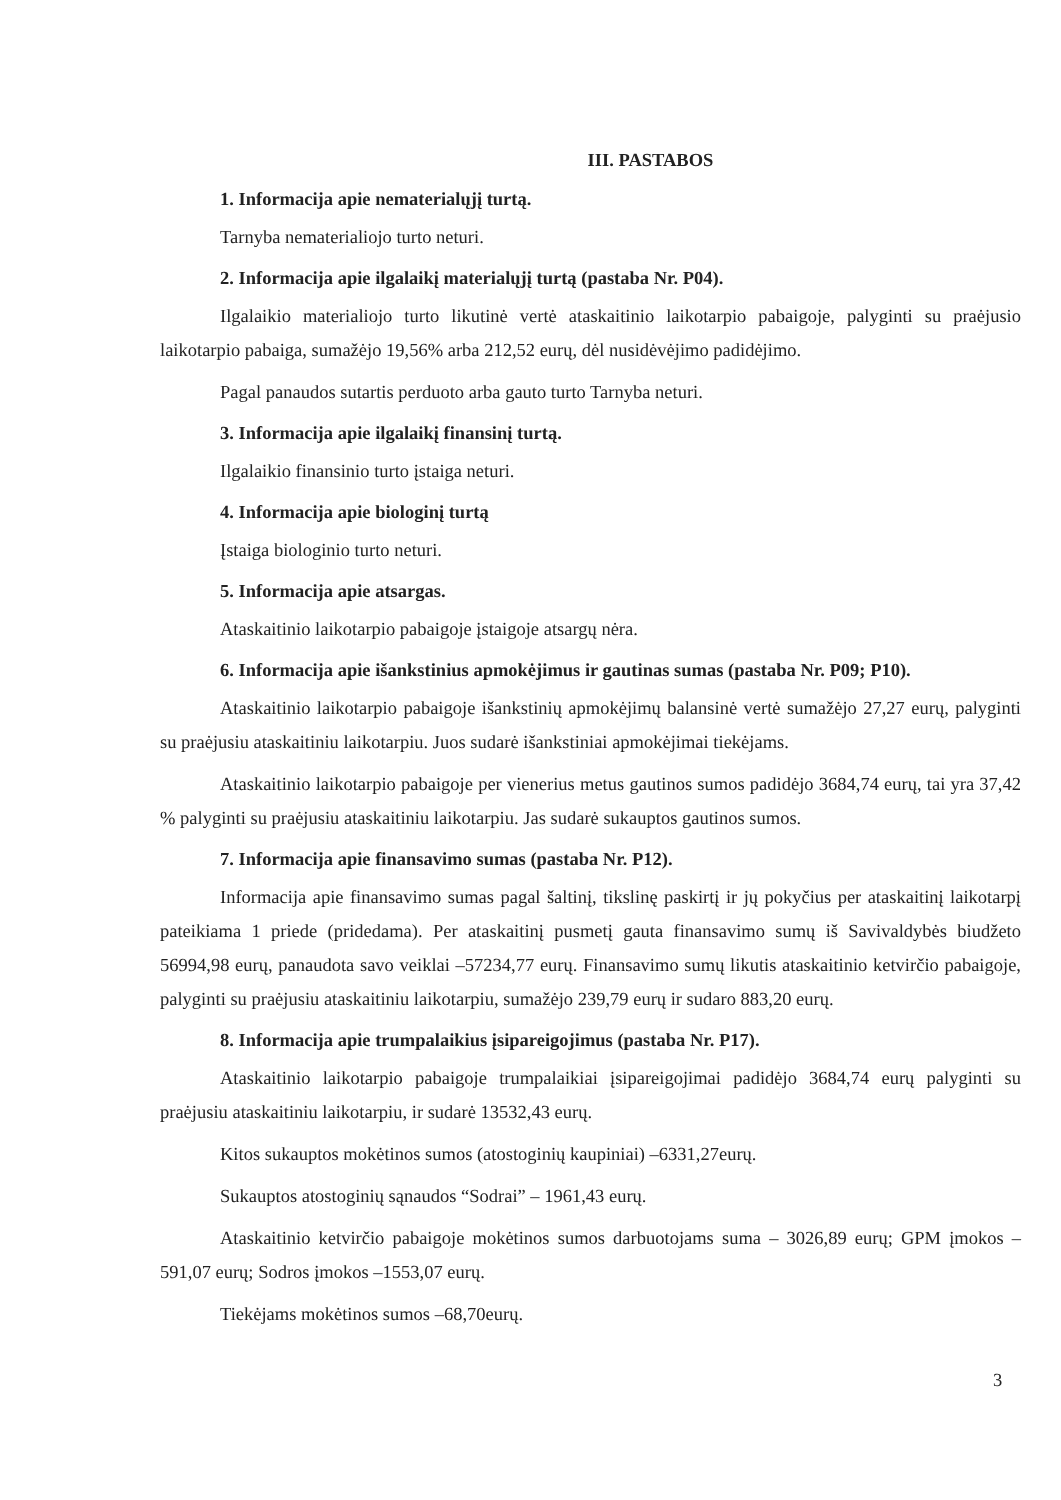III. PASTABOS
1. Informacija apie nematerialųjį turtą.
Tarnyba nematerialiojo turto neturi.
2. Informacija apie ilgalaikį materialųjį turtą (pastaba Nr. P04).
Ilgalaikio materialiojo turto likutinė vertė ataskaitinio laikotarpio pabaigoje, palyginti su praėjusio laikotarpio pabaiga, sumažėjo 19,56% arba 212,52 eurų, dėl nusidėvėjimo padidėjimo.
Pagal panaudos sutartis perduoto arba gauto turto Tarnyba neturi.
3. Informacija apie ilgalaikį finansinį turtą.
Ilgalaikio finansinio turto įstaiga neturi.
4. Informacija apie biologinį turtą
Įstaiga biologinio turto neturi.
5. Informacija apie atsargas.
Ataskaitinio laikotarpio pabaigoje įstaigoje atsargų nėra.
6. Informacija apie išankstinius apmokėjimus ir gautinas sumas (pastaba Nr. P09; P10).
Ataskaitinio laikotarpio pabaigoje išankstinių apmokėjimų balansinė vertė sumažėjo 27,27 eurų, palyginti su praėjusiu ataskaitiniu laikotarpiu. Juos sudarė išankstiniai apmokėjimai tiekėjams.
Ataskaitinio laikotarpio pabaigoje per vienerius metus gautinos sumos padidėjo 3684,74 eurų, tai yra 37,42 % palyginti su praėjusiu ataskaitiniu laikotarpiu. Jas sudarė sukauptos gautinos sumos.
7. Informacija apie finansavimo sumas (pastaba Nr. P12).
Informacija apie finansavimo sumas pagal šaltinį, tikslinę paskirtį ir jų pokyčius per ataskaitinį laikotarpį pateikiama 1 priede (pridedama). Per ataskaitinį pusmetį gauta finansavimo sumų iš Savivaldybės biudžeto 56994,98 eurų, panaudota savo veiklai –57234,77 eurų. Finansavimo sumų likutis ataskaitinio ketvirčio pabaigoje, palyginti su praėjusiu ataskaitiniu laikotarpiu, sumažėjo 239,79 eurų ir sudaro 883,20 eurų.
8. Informacija apie trumpalaikius įsipareigojimus (pastaba Nr. P17).
Ataskaitinio laikotarpio pabaigoje trumpalaikiai įsipareigojimai padidėjo 3684,74 eurų palyginti su praėjusiu ataskaitiniu laikotarpiu, ir sudarė 13532,43 eurų.
Kitos sukauptos mokėtinos sumos (atostoginių kaupiniai) –6331,27eurų.
Sukauptos atostoginių sąnaudos “Sodrai” – 1961,43 eurų.
Ataskaitinio ketvirčio pabaigoje mokėtinos sumos darbuotojams suma – 3026,89 eurų; GPM įmokos –591,07 eurų; Sodros įmokos –1553,07 eurų.
Tiekėjams mokėtinos sumos –68,70eurų.
3